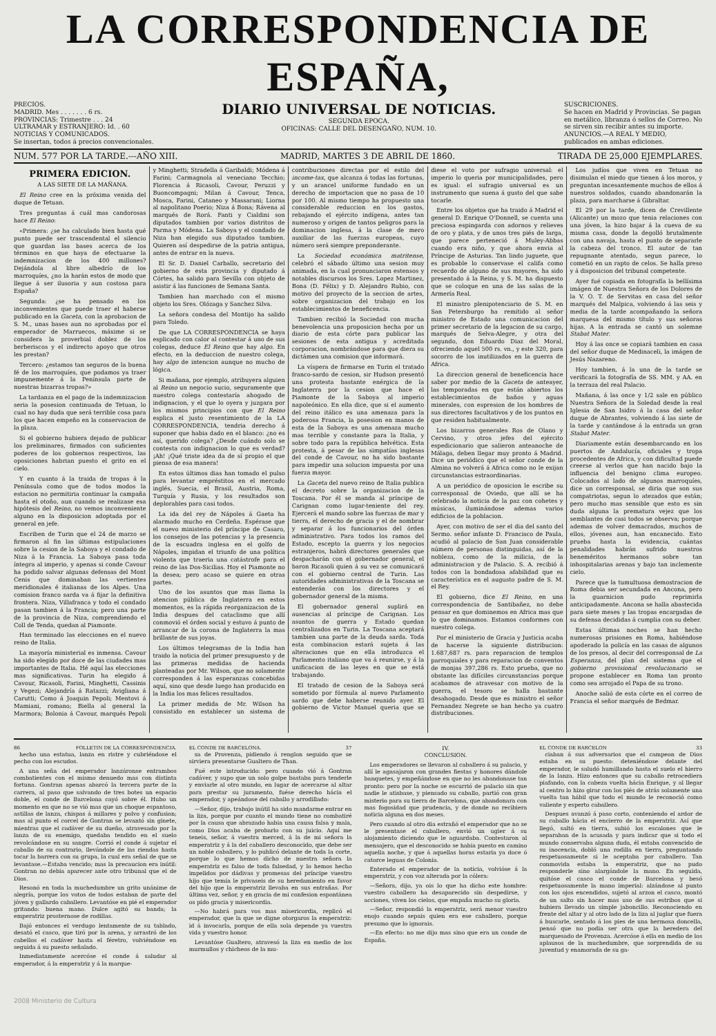LA CORRESPONDENCIA DE ESPAÑA,
PRECIOS.
MADRID. Mes . . . . . . . 6 rs.
PROVINCIAS: Trimestre . . . 24
ULTRAMAR y ESTRANJERO: Id. . 60
NOTICIAS Y COMUNICADOS.
Se insertan, todos á precios convencionales.
DIARIO UNIVERSAL DE NOTICIAS.
SEGUNDA EPOCA.
OFICINAS: CALLE DEL DESENGAÑO, NUM. 10.
SUSCRICIONES.
Se hacen en Madrid y Provincias. Se pagan
en metálico, libranza ó sellos de Correo. No
se sirven sin recibir antes su importe.
ANUNCIOS.—A REAL Y MEDIO,
publicados en ambas ediciones.
NUM. 577 POR LA TARDE.---AÑO XIII. MADRID, MARTES 3 DE ABRIL DE 1860. TIRADA DE 25,000 EJEMPLARES.
PRIMERA EDICION.
A LAS SIETE DE LA MAÑANA.
El Reino cree en la próxima venida del duque de Tetuan.
Tres preguntas á cuál mas candorosas hace El Reino:
«Primera: ¿se ha calculado bien hasta qué punto puede ser trascendental el silencio que guardan las bases acerca de los términos en que haya de efectuarse la indemnizacion de los 400 millones? Dejándola al libre albedrío de los marroquíes, ¿no la harán estos de modo que llegue á ser ilusoria y aun costosa para España?
Segunda: ¿se ha pensado en los inconvenientes que puede traer el haberse publicado en la Gaceta, con la aprobacion de S. M., unas bases aun no aprobadas por el emperador de Marruecos, máxime si se considera la proverbial doblez de los berberiscos y el indirecto apoyo que otros les prestan?
Tercero: ¿estamos tan seguros de la buena fé de los marroquíes, que podamos ya traer impunemente á la Península parte de nuestras bizarras tropas?»
La tardanza en el pago de la indemnizacion seria la posesion continuada de Tetuan, lo cual no hay duda que será terrible cosa para los que hacen empeño en la conservacion de la plaza.
Si el gobierno hubiera dejado de publicar los preliminares, firmados con suficientes poderes de los gobiernos respectivos, las oposiciones habrian puesto el grito en el cielo.
Y en cuanto á la traida de tropas á la Península como que de todos modos la estacion no permitiria continuar la campaña hasta el otoño, aun cuando se realizase esa hipótesis del Reino, no vemos inconveniente alguno en la disposicion adoptada por el general en jefe.
Escriben de Turin que el 24 de marzo se firmaron al fin las últimas estipulaciones sobre la cesion de la Saboya y el condado de Niza á la Francia. La Saboya pasa toda íntegra al imperio, y apenas si conde Cavour ha podido salvar algunas defensas del Mont Cenis que dominaban las vertientes meridionales é italianas de los Alpes. Una comision franco sarda va á fijar la definitiva frontera. Niza, Villafranca y todo el condado pasan tambien á la Francia; pero una parte de la provincia de Niza, comprendiendo el Coll de Tenda, quedan al Piamonte.
Han terminado las elecciones en el nuevo reino de Italia.
La mayoría ministerial es inmensa. Cavour ha sido elegido por doce de las ciudades mas importantes de Italia. Hé aquí las elecciones mas significativas. Turin ha elegido á Cavour, Ricasoli, Farini, Minghetti, Cassinis y Vegezi; Alejandría á Ratazzi; Avigliana á Carutti; Como á Joaquin Pepoli; Mentovi á Mamiani, romano; Biella al general la Marmora; Bolonia á Cavour, marqués Pepoli y Minghetti; Stradella á Garibaldi; Módena á Farini; Carmagnola al veneciano Tecchio; Florencia á Ricasoli, Cavour, Peruzzi y Buoncompagni; Milan á Cavour, Tenca, Mosca, Farini, Cataneo y Massarani; Liorna al napolitano Poerio; Niza á Bona; Rávena al marqués de Rorá. Fanti y Cialdini son diputados tambien por varios distritos de Parma y Módena. La Saboya y el condado de Niza han elegido sus diputados tambien. Quieren así despedirse de la patria antigua, antes de entrar en la nueva.
El Sr. D. Daniel Carballo, secretario del gobierno de esta provincia y diputado á Córtes, ha salido para Sevilla con objeto de asistir á las funciones de Semana Santa.
Tambien han marchado con el mismo objeto los Sres. Olózaga y Sanchez Silva.
La señora condesa del Montijo ha salido para Toledo.
De que LA CORRESPONDENCIA se haya esplicado con calor al contestar á uno de sus colegas, deduce El Reino que hay algo. En efecto, en la deduccion de nuestro colega, hay algo de intencion aunque no mucho de lógica.
Si mañana, por ejemplo, atribuyera alguien al Reino un negocio sucio, seguramente que nuestro colega contestaría ahogado de indignacion, y el que lo oyera y juzgara por los mismos principios con que El Reino esplica el justo resentimiento de la LA CORRESPONDENCIA, tendria derecho á suponer que habia dado en el blanco: ¿no es así, querido colega? ¿Desde cuándo solo se contesta con indignacion lo que es verdad? ¡Ah! ¡Qué triste idea da de sí propio el que piensa de esa manera!
En estos últimos dias han tomado el pulso para levantar empréstitos en el mercado inglés, Suecia, el Brasil, Austria, Roma, Turquía y Rusia, y los resultados son deplorables para casi todos.
La ida del rey de Nápoles á Gaeta ha alarmado mucho en Cerdeña. Espérase que el nuevo ministerio del príncipe de Casaro, los consejos de las potencias y la presencia de la escuadra inglesa en el golfo de Nápoles, impidan el triunfo de una política violenta que traeria una catástrofe para el reino de las Dos-Sicilias. Hoy el Piamonte no la desea; pero acaso se quiere en otras partes.
Uno de los asuntos que mas llama la atencion pública de Inglaterra en estos momentos, es la rápida reorganizacion de la India despues del cataclismo que allí conmovió el órden social y estuvo á punto de arrancar de la corona de Inglaterra la mas brillante de sus joyas.
Los últimos telegramas de la India han traido la noticia del primer presupuesto y de las primeras medidas de hacienda planteadas por Mr. Wilson, que no solamente corresponden á las esperanzas concebidas aquí, sino que desde luego han producido en la India los mas felices resultados.
La primer medida de Mr. Wilson ha consistido en establecer un sistema de contribuciones directas por el estilo del income-tax, que alcanza á todas las fortunas, y un arancel uniforme fundado en un derecho de importacion que no pasa de 10 por 100. Al mismo tiempo ha propuesto una considerable reduccion en los gastos, rebajando el ejército indígena, antes tan numeroso y origen de tantos peligros para la dominacion inglesa, á la clase de mero auxiliar de las fuerzas europeas, cuyo número será siempre preponderante.
La Sociedad económica matritense, celebró el sábado último una sesion muy animada, en la cual pronunciaron estensos y notables discursos los Sres. Lopez Martinez, Bona (D. Félix) y D. Alejandro Rubio, con motivo del proyecto de la seccion de artes, sobre organizacion del trabajo en los establecimientos de beneficencia.
Tambien recibió la Sociedad con mucha benevolencia una proposicion hecha por un diario de esta córte para publicar las sesiones de esta antigua y acreditada corporacion, nombrándose para que diera su dictámen una comision que informará.
La víspera de firmarse en Turin el tratado franco-sardo de cesion, sir Hudson presentó una protesta bastante enérgica de la Inglaterra por la cesion que hace el Piamonte de la Saboya al imperio napoleónico. En ella dice, que si el aumento del reino itálico es una amenaza para la poderosa Francia, la posesion en manos de esta de la Saboya es una amenaza mucho mas terrible y constante para la Italia, y sobre todo para la república helvética. Esta protesta, á pesar de las simpatías inglesas del conde de Cavour, no ha sido bastante para impedir una solucion impuesta por una fuerza mayor.
La Gaceta del nuevo reino de Italia publica el decreto sobre la organizacion de la Toscana. Por él se manda al príncipe de Carignan como lugar-teniente del rey. Ejercerá el mando sobre las fuerzas de mar y tierra, el derecho de gracia y el de nombrar y separar á los funcionarios del órden administrativo. Para todos los ramos del Estado, escepto la guerra y los negocios estranjeros, habrá directores generales que despacharán con el gobernador general, el baron Ricasoli quien á su vez se comunicará con el gobierno central de Turin. Las autoridades administrativas de la Toscana se entenderán con los directores y el gobernador general de la misma.
El gobernador general suplirá en ausencias al príncipe de Carignan. Los asuntos de guerra y Estado quedan centralizados en Turin. La Toscana aceptará tambien una parte de la deuda sarda. Toda esta combinacion estará sujeta á las alteraciones que en ella introduzca el Parlamento italiano que va á reunirse, y á la unificacion de las leyes en que se está trabajando.
El tratado de cesion de la Saboya será sometido por fórmula al nuevo Parlamento sardo que debe haberse reunido ayer. El gobierno de Victor Manuel queria que se diese el voto por sufragio universal: el imperio lo queria por municipalidades, pero es igual: el sufragio universal es un instrumento que suena á gusto del que sabe tocarle.
Entre los objetos que ha traido á Madrid el general D. Enrique O'Donnell, se cuenta una preciosa espingarda con adornos y relieves de oro y plata, y de unos tres piés de larga, que parece perteneció á Muley-Abbas cuando era niño, y que ahora envia al Príncipe de Asturias. Tan lindo juguete, que es probable lo conservase el califa como recuerdo de alguno de sus mayores, ha sido presentado á la Reina, y S. M. ha dispuesto que se coloque en una de las salas de la Armería Real.
El ministro plenipotenciario de S. M. en San Petersburgo ha remitido al señor ministro de Estado una comunicacion del primer secretario de la legacion de su cargo, marqués de Selva-Alegre, y otra del segundo, don Eduardo Diaz del Moral, ofreciendo aquel 500 rs. vn., y este 320, para socorro de los inutilizados en la guerra de Africa.
La direccion general de beneficencia hace saber por medio de la Gaceta de anteayer, las temporadas en que están abiertos los establecimientos de baños y aguas minerales, con espresion de los hombres de sus directores facultativos y de los puntos en que residen habitualmente.
Los bizarros generales Ros de Olano y Cervino, y otros jefes del ejército espedicionario que salieron anteanoche de Málaga, deben llegar muy pronto á Madrid. Dice un periódico que el señor conde de la Almina no volverá á Africa como no le exijan circunstancias estraordinarias.
A un periódico de oposicion le escribe su corresponsal de Oviedo, que allí se ha celebrado la noticia de la paz con cohetes y músicas, iluminándose ademas varios edificios de la poblacion.
Ayer, con motivo de ser el dia del santo del Sermo. señor infante D. Francisco de Paula, acudió al palacio de San Juan considerable número de personas distinguidas, así de la nobleza, como de la milicia, de la administracion y de Palacio. S. A. recibió á todos con la bondadosa afabilidad que es característica en el augusto padre de S. M. el Rey.
El gobierno, dice El Reino, en una correspondencia de Santibañez, no debe pensar en que dominemos en Africa mas que lo que dominamos. Estamos conformes con nuestro colega.
Por el ministerio de Gracia y Justicia acaba de hacerse la siguiente distribucion: 1.687,687 rs. para reparacion de templos parroquiales y para reparacion de conventos de monjas 397,286 rs. Esto prueba, que no obstante las difíciles circunstancias porque acabamos de atravesar con motivo de la guerra, el tesoro se halla bastante desahogado. Desde que es ministro el señor Fernandez Negrete se han hecho ya cuatro distribuciones.
Los judíos que viven en Tetuan no disimulan el miedo que tienen á los moros, y preguntan incesantemente muchos de ellos á nuestros soldados, cuando abandonarán la plaza, para marcharse á Gibraltar.
El 29 por la tarde, dicen de Crevillente (Alicante) un mozo que tenia relaciones con una jóven, la hizo bajar á la cueva de su misma casa, donde la degolló brutalmente con una navaja, hasta el punto de separarle la cabeza del tronco. El autor de tan repugnante atentado, segun parece, lo cometió en un rapto de celos. Se halla preso y á disposicion del tribunal competente.
Ayer fué copiada en fotografía la bellísima imágen de Nuestra Señora de los Dolores de la V. O. T. de Servitas en casa del señor marqués del Malpica, volviendo á las seis y media de la tarde acompañando la señora marquesa del mismo título y sus señoras hijas. A la entrada se cantó un solemne Stabat Mater.
Hoy á las once se copiará tambien en casa del señor duque de Medinaceli, la imágen de Jesús Nazareno.
Hoy tambien, á la una de la tarde se verificará la fotografía de SS. MM. y AA. en la terraza del real Palacio.
Mañana, á las once y 1/2 sale en público Nuestra Señora de la Soledad desde la real Iglesia de San Isidro á la casa del señor duque de Abrantes, volviendo á las siete de la tarde y cantándose á la entrada un gran Stabat Mater.
Diariamente están desembarcando en los puertos de Andalucía, oficiales y tropa procedentes de Africa, y con dificultad puede creerse al verlos que han nacido bajo la influencia del benigno clima europeo. Colocados al lado de algunos marroquíes, dice un corresponsal, se diria que son sus compatriotas, segun lo atezados que están; pero mucho mas sensible que esto es sin duda alguna la prematura vejez que los semblantes de casi todos se observa; porque ademas de volver demacrados, muchos de ellos, jóvenes aun, han encanecido. Esto prueba hasta la evidencia, cuántas penalidades habrán sufrido nuestros beneméritos hermanos sobre tan inhospitalarias arenas y bajo tan inclemente cielo.
Parece que la tumultuosa demostracion de Roma debia ser secundada en Ancona, pero la guarnicion pudo reprimirla anticipadamente. Ancona se halla abastecida para siete meses y las tropas encargadas de su defensa decididas á cumplia con su deber.
Estas últimas noches se han hecho numerosas prisiones en Roma, habiéndose apoderado la policía en las casas de algunos de los presos, al decir del corresponsal de La Esperanza, del plan del sistema que el gobierno provisional revolucionario se propone establecer en Roma tan pronto como sea arrojado el Papa de su trono.
Anoche salió de esta córte en el correo de Francia el señor marqués de Bedmar.
86 FOLLETIN DE LA CORRESPONDENCIA.
hecho una estatua, lanza en ristre y cubriéndose el pecho con los escudos.
A una seña del emperador lanzáronse entrambos combatientes con el mismo denuedo mas con distinta fortuna. Gontran apenas abarcó la tercera parte de la carrera, al paso que salvando de tres botes un espacio doble, el conde de Barcelona cayó sobre él. Hubo un momento en que no se vió mas que un choque espantoso, astillas de lanza, chispas á millares y polvo y confusion; mas al punto el corcel de Gontran se levantó sin ginete, mientras que el cadáver de su dueño, atravesado por la lanza de su enemigo, quedaba tendido en el suelo revolcándose en su sangre. Corrió el conde á sujetar el caballo de su contrario, llevándole de las riendas hasta tocar la barrera con su grupa, la cual era señal de que se levantase.—Estaba vencido; mas la precaucion era inútil: Gontran no debia aparecer ante otro tribunal que el de Dios.
Resonó en toda la muchedumbre un grito unánime de alegría, porque los votos de todos estaban de parte del jóven y gallardo caballero. Levantóse en pié el emperador gritando: buena mano. Dulce agitó su banda; la emperatriz prosternose de rodillas.
Bajó entonces el verdugo lentamente de su tablado, desató el casco, que tiró por la arena, y arrastró de los cabellos el cadáver hasta el féretro, volviéndose en seguida á su puesto señalado.
Inmediatamente acercóse el conde á saludar al emperador, á la emperatriz y á la marque-
EL CONDE DE BARCELONA. 37
sa de Provenza, pidiendo á renglon seguido que se sirviera presentarse Gualtero de Than.
Fué este introducido: pero cuando vió á Gontran cadáver, y supo que un solo golpe bastaba para tenderle y enviarle al otro mundo, en lugar de acercarse al altar para prestar su juramento, fuése derecho hácia el emperador, y apeándose del caballo y arrodillado:
—Señor, dijo, trabajo inútil ha sido mandarme entrar en la liza, porque por cuanto el mundo tiene no combatiré por la causa que abrazado habia una causa falsa y mala, como Dios acaba de probarlo con su juicio. Aquí me teneis, señor, á vuestra merced, á la de mi señora la emperatriz y á la del caballero desconocido, que debe ser un noble caballero, y lo publicó delante de toda la corte, porque lo que hemos dicho de nuestra señora la emperatriz es falso de toda falsedad, y lo hemos hecho impelidos por dádivas y promesas del príncipe vuestro hijo que temia le privaseis de su heredamiento en favor del hijo que la emperatriz llevaba en sus entrañas. Por última vez, señor, y en gracia de mi confesion espontánea os pido gracia y misericordia.
—No habrá para vos mas misericordia, replicó el emperador, que la que se digne otorgaros la emperatriz: id á invocarla, porque de ella sola depende ya vuestra vida y vuestro honor.
Levantóse Gualtero, atravesó la liza en medio de los murmullos y chicheos de la mu-
IV.
CONCLUSION.
Los emperadores se llevaron al caballero á su palacio, y allí le agasajaron con grandes fiestas y honores dándole banquetes, y empeñándose en que no les abandonase tan pronto: pero por la noche se escurrió de palacio sin que nadie le atisbase, y piensado su caballo, partió con gran misterio para su tierra de Barcelona, que abandonara con mas fogosidad que prudencia, y de donde no recibiera noticia alguna en dos meses.
Pero cuando al otro dia estrañó el emperador que no se le presentase el caballero, envió un ugier á su alojamiento diciendo que le aguardaba. Contestaron al mensajero, que el desconocido se habia puesto en camino aquella noche, y que á aquellas horas estaria ya doce ó catorce leguas de Colonia.
Enterado el emperador de la noticia, volvióse á la emperatriz, y con voz alterada por la cólera:
—Señora, dijo, ya ois lo que ha dicho este hombre: vuestro caballero ha desaparecido sin despedirse, y acciones, viven los cielos, que empaña mucho su gloria.
—Señor, respondió la emperatriz, será menor vuestro enojo cuando sepais quien era ese caballero, porque presumo que lo ignorais.
—En efecto: no me dijo mas sino que era un conde de España.
EL CONDE DE BARCELON 33
ciaban á sus adversarios que el campeon de Dios estaba en su puesto: deteniéndose delante del emperador, le saludó humillando hasta el suelo el hierro de la lanza. Hizo entonces que su caballo retrocediera piafando, con la cabeza vuelta hácia Enrique, y al llegar al centro lo hizo girar con los piés de atrás solamente una vuelta tan hábil que todo el mundo le reconoció como valiente y esperto caballero.
Despues avanzó á paso corto, conteniendo el ardor de su caballo hácia el encierro de la emperatriz. Así que llegó, saltó en tierra, subió los escalones que le separaban de la acusada y para indicar que si todo el mundo conservaba alguna duda, él estaba convencido de su inocencia, dobló una rodilla en tierra, preguntando respetuosamente si le aceptaba por caballero. Tan conmovida estaba la emperatriz, que no pudo responderle sino alargándole la mano. En seguida, quitóse el casco el conde de Barcelona y besó respetuosamente la mano imperial: alzándose al punto con los ojos encendidos, sujetó al arzon el casco, montó de un salto sin hacer mas uso de sus estribos que si hubiera llevado un simple jaboncillo. Reconociendo en frente del altar y al otro lado de la liza al juglar que fuera á buscarle, sentado á los pies de una hermosa doncella, pensó que no podia ser otra que la heredera del marquesado de Provenza. Acercóse á ella en medio de los aplausos de la muchedumbre, que sorprendida de su juventud y enamorada de su ga-
2008 Ministerio de Cultura